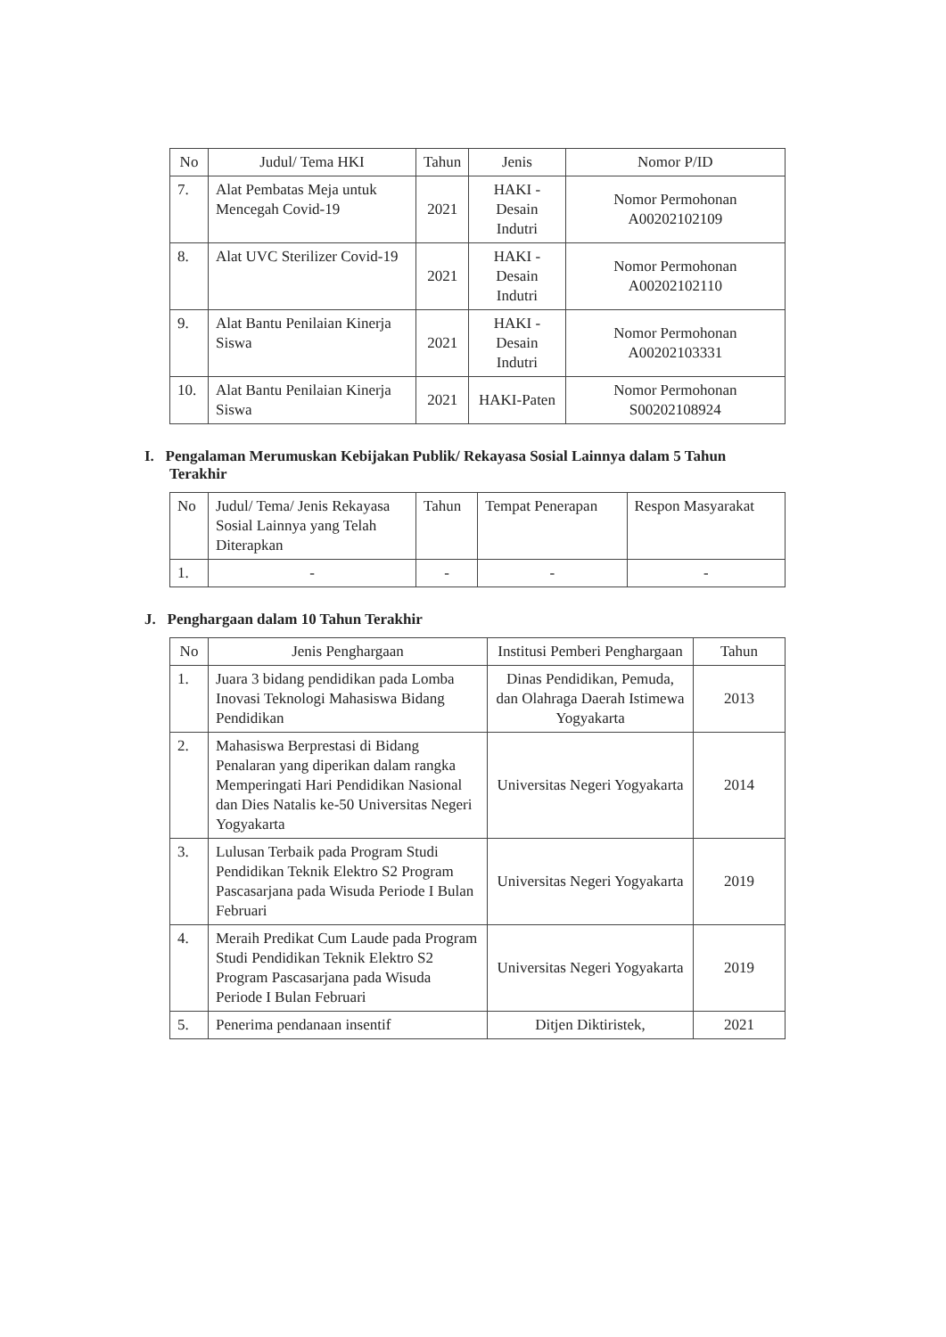| No | Judul/ Tema HKI | Tahun | Jenis | Nomor P/ID |
| --- | --- | --- | --- | --- |
| 7. | Alat Pembatas Meja untuk Mencegah Covid-19 | 2021 | HAKI - Desain Indutri | Nomor Permohonan A00202102109 |
| 8. | Alat UVC Sterilizer Covid-19 | 2021 | HAKI - Desain Indutri | Nomor Permohonan A00202102110 |
| 9. | Alat Bantu Penilaian Kinerja Siswa | 2021 | HAKI - Desain Indutri | Nomor Permohonan A00202103331 |
| 10. | Alat Bantu Penilaian Kinerja Siswa | 2021 | HAKI-Paten | Nomor Permohonan S00202108924 |
I. Pengalaman Merumuskan Kebijakan Publik/ Rekayasa Sosial Lainnya dalam 5 Tahun Terakhir
| No | Judul/ Tema/ Jenis Rekayasa Sosial Lainnya yang Telah Diterapkan | Tahun | Tempat Penerapan | Respon Masyarakat |
| 1. | - | - | - | - |
J. Penghargaan dalam 10 Tahun Terakhir
| No | Jenis Penghargaan | Institusi Pemberi Penghargaan | Tahun |
| --- | --- | --- | --- |
| 1. | Juara 3 bidang pendidikan pada Lomba Inovasi Teknologi Mahasiswa Bidang Pendidikan | Dinas Pendidikan, Pemuda, dan Olahraga Daerah Istimewa Yogyakarta | 2013 |
| 2. | Mahasiswa Berprestasi di Bidang Penalaran yang diperikan dalam rangka Memperingati Hari Pendidikan Nasional dan Dies Natalis ke-50 Universitas Negeri Yogyakarta | Universitas Negeri Yogyakarta | 2014 |
| 3. | Lulusan Terbaik pada Program Studi Pendidikan Teknik Elektro S2 Program Pascasarjana pada Wisuda Periode I Bulan Februari | Universitas Negeri Yogyakarta | 2019 |
| 4. | Meraih Predikat Cum Laude pada Program Studi Pendidikan Teknik Elektro S2 Program Pascasarjana pada Wisuda Periode I Bulan Februari | Universitas Negeri Yogyakarta | 2019 |
| 5. | Penerima pendanaan insentif | Ditjen Diktiristek, | 2021 |